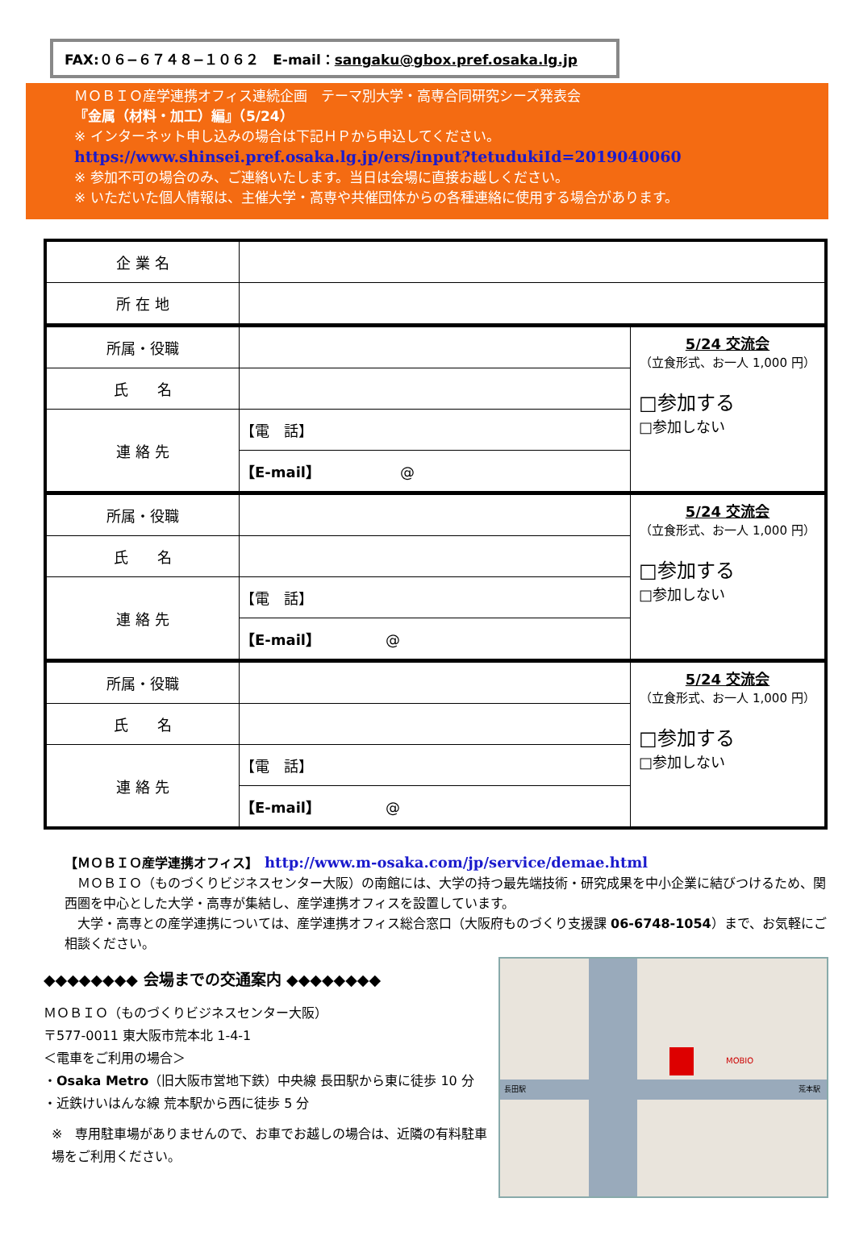FAX:０６−６７４８−１０６２　E-mail：sangaku@gbox.pref.osaka.lg.jp
ＭＯＢＩＯ産学連携オフィス連続企画　テーマ別大学・高専合同研究シーズ発表会
『金属（材料・加工）編』（5/24）
※ インターネット申し込みの場合は下記ＨＰから申込してください。
https://www.shinsei.pref.osaka.lg.jp/ers/input?tetudukiId=2019040060
※ 参加不可の場合のみ、ご連絡いたします。当日は会場に直接お越しください。
※ いただいた個人情報は、主催大学・高専や共催団体からの各種連絡に使用する場合があります。
| 企 業 名 | | |
| 所 在 地 | | |
| 所属・役職 | | 5/24 交流会 （立食形式、お一人 1,000 円） □参加する □参加しない |
| 氏 名 | | |
| 連 絡 先 | 【電 話】 | |
| | 【E-mail】 @ | |
| 所属・役職 | | 5/24 交流会 （立食形式、お一人 1,000 円） □参加する □参加しない |
| 氏 名 | | |
| 連 絡 先 | 【電 話】 | |
| | 【E-mail】 @ | |
| 所属・役職 | | 5/24 交流会 （立食形式、お一人 1,000 円） □参加する □参加しない |
| 氏 名 | | |
| 連 絡 先 | 【電 話】 | |
| | 【E-mail】 @ | |
【ＭＯＢＩＯ産学連携オフィス】　http://www.m-osaka.com/jp/service/demae.html
　ＭＯＢＩＯ（ものづくりビジネスセンター大阪）の南館には、大学の持つ最先端技術・研究成果を中小企業に結びつけるため、関西圏を中心とした大学・高専が集結し、産学連携オフィスを設置しています。
　大学・高専との産学連携については、産学連携オフィス総合窓口（大阪府ものづくり支援課 06-6748-1054）まで、お気軽にご相談ください。
◆◆◆◆◆◆◆◆ 会場までの交通案内 ◆◆◆◆◆◆◆◆
ＭＯＢＩＯ（ものづくりビジネスセンター大阪）
〒577-0011 東大阪市荒本北 1-4-1
＜電車をご利用の場合＞
・Osaka Metro（旧大阪市営地下鉄）中央線 長田駅から東に徒歩 10 分
・近鉄けいはんな線 荒本駅から西に徒歩 5 分
※　専用駐車場がありませんので、お車でお越しの場合は、近隣の有料駐車場をご利用ください。
MOBIO
長田駅
荒本駅